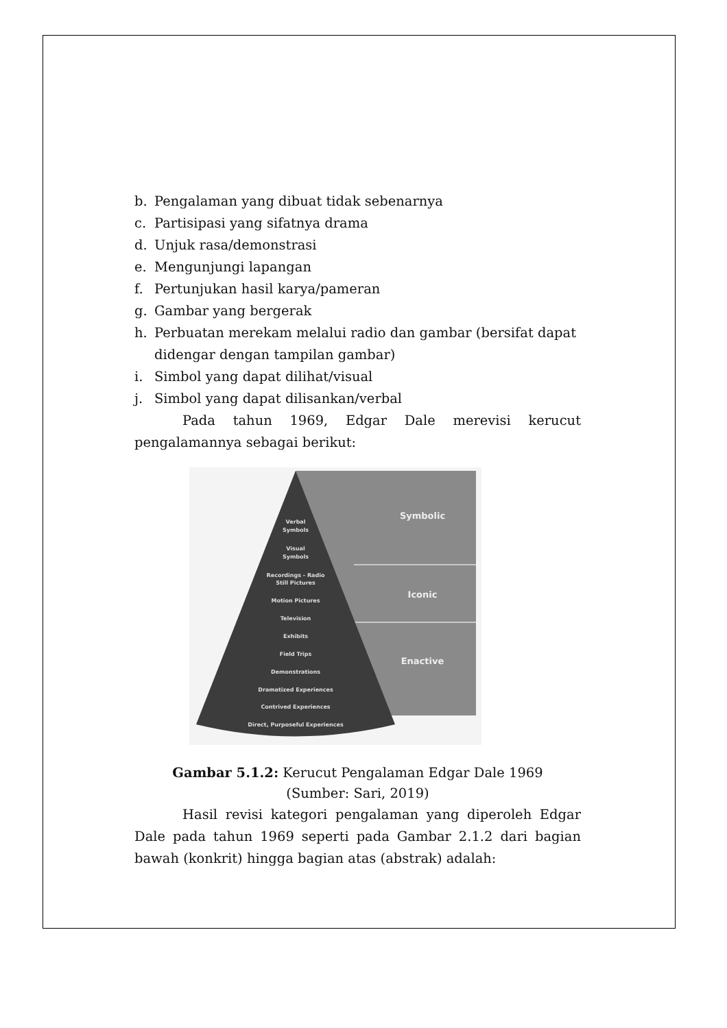b. Pengalaman yang dibuat tidak sebenarnya
c. Partisipasi yang sifatnya drama
d. Unjuk rasa/demonstrasi
e. Mengunjungi lapangan
f. Pertunjukan hasil karya/pameran
g. Gambar yang bergerak
h. Perbuatan merekam melalui radio dan gambar (bersifat dapat didengar dengan tampilan gambar)
i. Simbol yang dapat dilihat/visual
j. Simbol yang dapat dilisankan/verbal
Pada tahun 1969, Edgar Dale merevisi kerucut
pengalamannya sebagai berikut:
Symbolic
Iconic
Enactive
Verbal
Symbols
Visual
Symbols
Recordings - Radio
Still Pictures
Motion Pictures
Television
Exhibits
Field Trips
Demonstrations
Dramatized Experiences
Contrived Experiences
Direct, Purposeful Experiences
Gambar 5.1.2: Kerucut Pengalaman Edgar Dale 1969
(Sumber: Sari, 2019)
Hasil revisi kategori pengalaman yang diperoleh Edgar Dale pada tahun 1969 seperti pada Gambar 2.1.2 dari bagian bawah (konkrit) hingga bagian atas (abstrak) adalah: